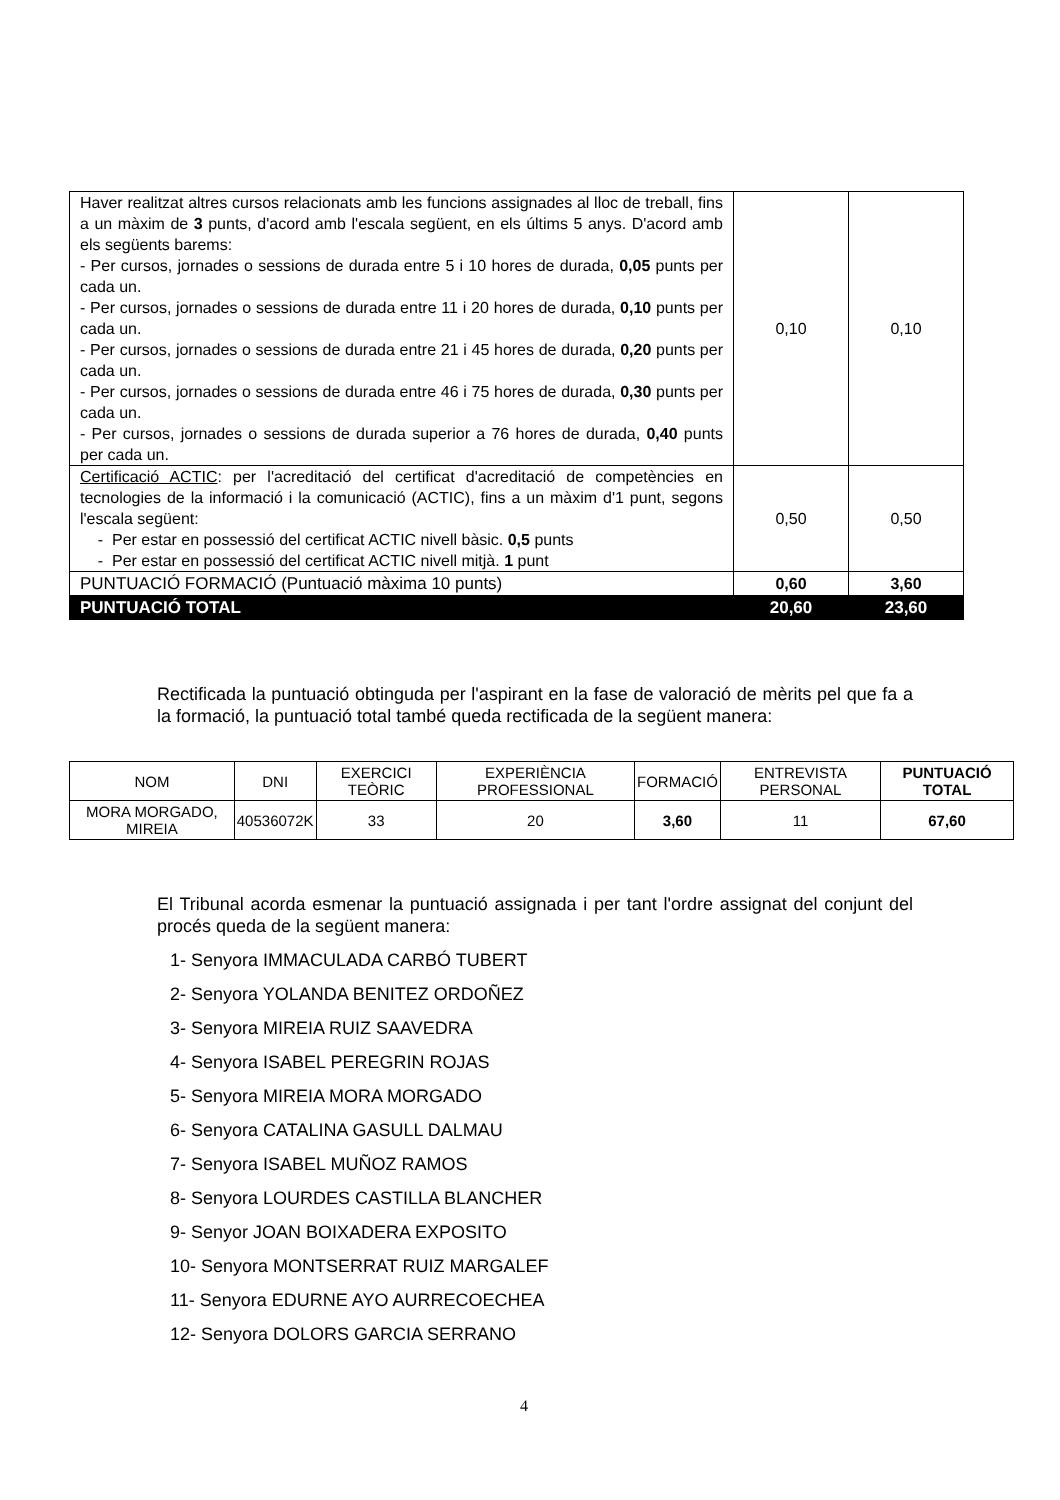| Haver realitzat altres cursos relacionats amb les funcions assignades al lloc de treball, fins a un màxim de 3 punts, d'acord amb l'escala següent, en els últims 5 anys. D'acord amb els següents barems: - Per cursos, jornades o sessions de durada entre 5 i 10 hores de durada, 0,05 punts per cada un. - Per cursos, jornades o sessions de durada entre 11 i 20 hores de durada, 0,10 punts per cada un. - Per cursos, jornades o sessions de durada entre 21 i 45 hores de durada, 0,20 punts per cada un. - Per cursos, jornades o sessions de durada entre 46 i 75 hores de durada, 0,30 punts per cada un. - Per cursos, jornades o sessions de durada superior a 76 hores de durada, 0,40 punts per cada un. | 0,10 | 0,10 |
| Certificació ACTIC : per l'acreditació del certificat d'acreditació de competències en tecnologies de la informació i la comunicació (ACTIC), fins a un màxim d'1 punt, segons l'escala següent: - Per estar en possessió del certificat ACTIC nivell bàsic. 0,5 punts - Per estar en possessió del certificat ACTIC nivell mitjà. 1 punt | 0,50 | 0,50 |
| PUNTUACIÓ FORMACIÓ (Puntuació màxima 10 punts) | 0,60 | 3,60 |
| PUNTUACIÓ TOTAL | 20,60 | 23,60 |
Rectificada la puntuació obtinguda per l'aspirant en la fase de valoració de mèrits pel que fa a la formació, la puntuació total també queda rectificada de la següent manera:
| NOM | DNI | EXERCICI TEÒRIC | EXPERIÈNCIA PROFESSIONAL | FORMACIÓ | ENTREVISTA PERSONAL | PUNTUACIÓ TOTAL |
| --- | --- | --- | --- | --- | --- | --- |
| MORA MORGADO, MIREIA | 40536072K | 33 | 20 | 3,60 | 11 | 67,60 |
El Tribunal acorda esmenar la puntuació assignada i per tant l'ordre assignat del conjunt del procés queda de la següent manera:
1- Senyora IMMACULADA CARBÓ TUBERT
2- Senyora YOLANDA BENITEZ ORDOÑEZ
3- Senyora MIREIA RUIZ SAAVEDRA
4- Senyora ISABEL PEREGRIN ROJAS
5- Senyora MIREIA MORA MORGADO
6- Senyora CATALINA GASULL DALMAU
7- Senyora ISABEL MUÑOZ RAMOS
8- Senyora LOURDES CASTILLA BLANCHER
9- Senyor JOAN BOIXADERA EXPOSITO
10- Senyora MONTSERRAT RUIZ MARGALEF
11- Senyora EDURNE AYO AURRECOECHEA
12- Senyora DOLORS GARCIA SERRANO
4